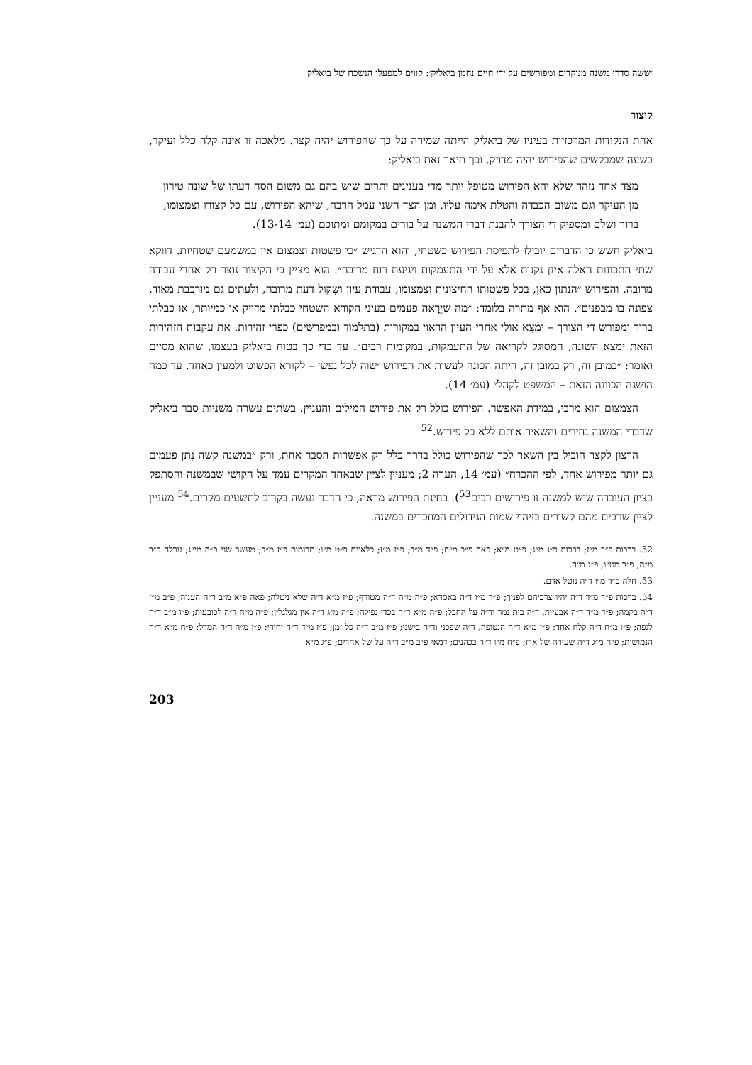׳ששה סדרי משנה מנוקדים ומפורשים על ידי חיים נחמן ביאליק׳: קווים למפעלו הנשכח של ביאליק
קיצור
אחת הנקודות המרכזיות בעיניו של ביאליק הייתה שמירה על כך שהפירוש יהיה קצר. מלאכה זו אינה קלה כלל ועיקר, בשעה שמבקשים שהפירוש יהיה מדויק. וכך תיאר זאת ביאליק:
מצד אחד נזהר שלא יהא הפירוש מטופל יותר מדי בענינים יתרים שיש בהם גם משום הסח דעתו של שונה טירון מן העיקר וגם משום הכבדה והטלת אימה עליו. ומן הצד השני עמל הרבה, שיהא הפירוש, עם כל קצורו וצמצומו, ברור ושלם ומספיק די הצורך להבנת דברי המשנה על בורים במקומם ומתוכם (עמ׳ 13-14).
ביאליק חשש כי הדברים יובילו לתפיסת הפירוש כשטחי, והוא הדגיש ״כי פשטות וצמצום אין במשמעם שטחיות. דווקא שתי התכונות האלה אינן נקנות אלא על ידי התעמקות ויגיעת רוח מרובה״. הוא מציין כי הקיצור נוצר רק אחרי עבודה מרובה, והפירוש ״הנתון כאן, בכל פשטותו החיצונית וצמצומו, עבודת עיון ושִקול דעת מרובה, ולעתים גם מורכבת מאוד, צפונה בו מבפנים״. הוא אף מתרה בלומד: ״מה שיֵרָאה פעמים בעיני הקורא השטחי כבלתי מדויק או כמיותר, או כבלתי ברור ומפורש די הצורך – ימָּצֵא אולי אחרי העיון הראוי במקורות (בתלמוד ובמפרשים) כפרי זהירות. את עקבות הזהירות הזאת ימצא השונה, המסוגל לקריאה של התעמקות, במקומות רבים״. עד כדי כך בטוח ביאליק בעצמו, שהוא מסיים ואומר: ״במובן זה, רק במובן זה, היתה הכונה לעשות את הפירוש ׳שוה לכל נפש׳ – לקורא הפשוט ולמעין כאחד. עד כמה הושגה הכוונה הזאת – המשפט לקהל״ (עמ׳ 14).
הצמצום הוא מרבי, במידת האפשר. הפירוש כולל רק את פירוש המילים והעניין. בשתים עשרה משניות סבר ביאליק שדברי המשנה נהירים והשאיר אותם ללא כל פירוש.<sup>52</sup>
הרצון לקצר הוביל בין השאר לכך שהפירוש כולל בדרך כלל רק אפשרות הסבר אחת, ורק ״במשנה קשה נִתן פעמים גם יותר מפירוש אחד, לפי ההכרח״ (עמ׳ 14, הערה 2; מעניין לציין שבאחד המקרים עמד על הקושי שבמשנה והסתפק בציון העובדה שיש למשנה זו פירושים רבים<sup>53</sup>). בחינת הפירוש מראה, כי הדבר נעשה בקרוב לתשעים מקרים.<sup>54</sup> מעניין לציין שרבים מהם קשורים בזיהוי שמות הגידולים המוזכרים במשנה.
52. ברכות פ״ב מ״ז; ברכות פ״ג מ״ג; פ״ט מ״א; פאה פ״ב מ״ח; פ״ד מ״ב; פ״ז מ״ז; כלאיים פ״ט מ״ו; תרומות פ״ז מ״ד; מעשר שני פ״ה מי״ג; ערלה פ״ב מ״ה; פ״ב מט״ו; פ״ג מ״ה.
53. חלה פ״ד מ״ו ד״ה נוטל אדם.
54. ברכות פ״ד מ״ד ד״ה יהיו צרכיהם לפניך; פ״ד מ״ו ד״ה באסדא; פ״ה מ״ה ד״ה מטורף; פ״ז מ״א ד״ה שלא ניטלה; פאה פ״א מ״ב ד״ה הענוה; פ״ב מ״ז ד״ה בקמה; פ״ד מ״ד ד״ה אבעיות, ד״ה בית נמר וד״ה על החבל; פ״ה מ״א ד״ה בכדי נפילה; פ״ה מ״ג ד״ה אין מגלגלין; פ״ה מ״ח ד״ה לכובעות; פ״ו מ״ב ד״ה לגפה; פ״ו מ״ח ד״ה קלח אחד; פ״ז מ״א ד״ה הנטופה, ד״ה שפכני וד״ה בישני; פ״ז מ״ב ד״ה כל זמן; פ״ז מ״ד ד״ה יחידי; פ״ז מ״ה ד״ה המדל; פ״ח מ״א ד״ה הנמושות; פ״ח מ״ג ד״ה שעורה של ארז; פ״ח מ״ו ד״ה בכהנים; דמאי פ״ב מ״ב ד״ה על של אחרים; פ״ג מ״א
203